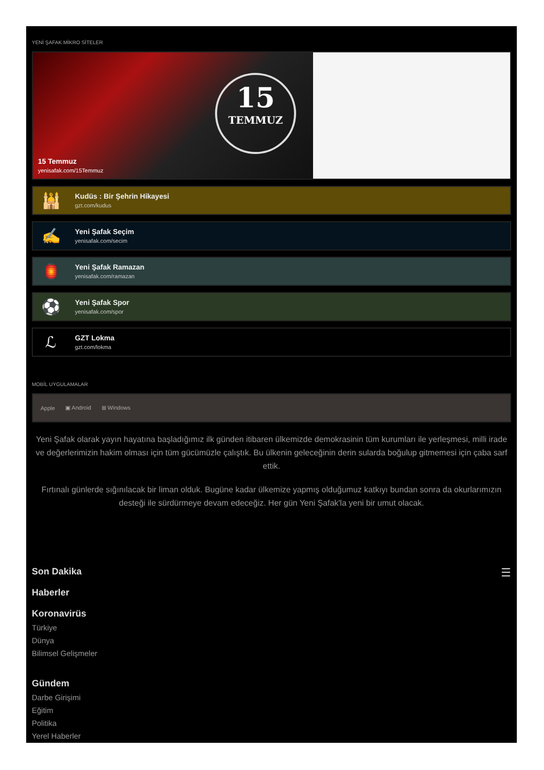YENİ ŞAFAK MİKRO SİTELER
15
TEMMUZ
15 Temmuz
yenisafak.com/15Temmuz
🕌
Kudüs : Bir Şehrin Hikayesi
gzt.com/kudus
✍
Yeni Şafak Seçim
yenisafak.com/secim
🏮
Yeni Şafak Ramazan
yenisafak.com/ramazan
⚽
Yeni Şafak Spor
yenisafak.com/spor
ℒ
GZT Lokma
gzt.com/lokma
MOBİL UYGULAMALAR
Apple ▣ Android ⊞ Windows
Yeni Şafak olarak yayın hayatına başladığımız ilk günden itibaren ülkemizde demokrasinin tüm kurumları ile yerleşmesi, milli irade ve değerlerimizin hakim olması için tüm gücümüzle çalıştık. Bu ülkenin geleceğinin derin sularda boğulup gitmemesi için çaba sarf ettik.
Fırtınalı günlerde sığınılacak bir liman olduk. Bugüne kadar ülkemize yapmış olduğumuz katkıyı bundan sonra da okurlarımızın desteği ile sürdürmeye devam edeceğiz. Her gün Yeni Şafak'la yeni bir umut olacak.
☰
Son Dakika
Haberler
Koronavirüs
Türkiye
Dünya
Bilimsel Gelişmeler
Gündem
Darbe Girişimi
Eğitim
Politika
Yerel Haberler